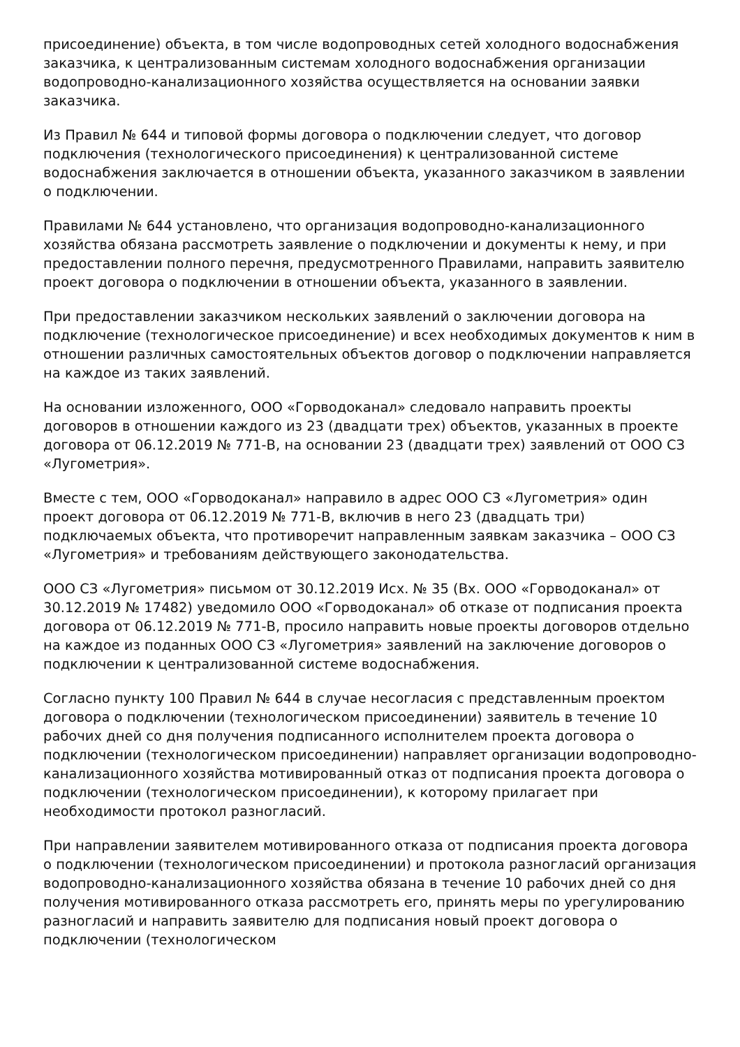присоединение) объекта, в том числе водопроводных сетей холодного водоснабжения заказчика, к централизованным системам холодного водоснабжения организации водопроводно-канализационного хозяйства осуществляется на основании заявки заказчика.
Из Правил № 644 и типовой формы договора о подключении следует, что договор подключения (технологического присоединения) к централизованной системе водоснабжения заключается в отношении объекта, указанного заказчиком в заявлении о подключении.
Правилами № 644 установлено, что организация водопроводно-канализационного хозяйства обязана рассмотреть заявление о подключении и документы к нему, и при предоставлении полного перечня, предусмотренного Правилами, направить заявителю проект договора о подключении в отношении объекта, указанного в заявлении.
При предоставлении заказчиком нескольких заявлений о заключении договора на подключение (технологическое присоединение) и всех необходимых документов к ним в отношении различных самостоятельных объектов договор о подключении направляется на каждое из таких заявлений.
На основании изложенного, ООО «Горводоканал» следовало направить проекты договоров в отношении каждого из 23 (двадцати трех) объектов, указанных в проекте договора от 06.12.2019 № 771-В, на основании 23 (двадцати трех) заявлений от ООО СЗ «Лугометрия».
Вместе с тем, ООО «Горводоканал» направило в адрес ООО СЗ «Лугометрия» один проект договора от 06.12.2019 № 771-В, включив в него 23 (двадцать три) подключаемых объекта, что противоречит направленным заявкам заказчика – ООО СЗ «Лугометрия» и требованиям действующего законодательства.
ООО СЗ «Лугометрия» письмом от 30.12.2019 Исх. № 35 (Вх. ООО «Горводоканал» от 30.12.2019 № 17482) уведомило ООО «Горводоканал» об отказе от подписания проекта договора от 06.12.2019 № 771-В, просило направить новые проекты договоров отдельно на каждое из поданных ООО СЗ «Лугометрия» заявлений на заключение договоров о подключении к централизованной системе водоснабжения.
Согласно пункту 100 Правил № 644 в случае несогласия с представленным проектом договора о подключении (технологическом присоединении) заявитель в течение 10 рабочих дней со дня получения подписанного исполнителем проекта договора о подключении (технологическом присоединении) направляет организации водопроводно-канализационного хозяйства мотивированный отказ от подписания проекта договора о подключении (технологическом присоединении), к которому прилагает при необходимости протокол разногласий.
При направлении заявителем мотивированного отказа от подписания проекта договора о подключении (технологическом присоединении) и протокола разногласий организация водопроводно-канализационного хозяйства обязана в течение 10 рабочих дней со дня получения мотивированного отказа рассмотреть его, принять меры по урегулированию разногласий и направить заявителю для подписания новый проект договора о подключении (технологическом